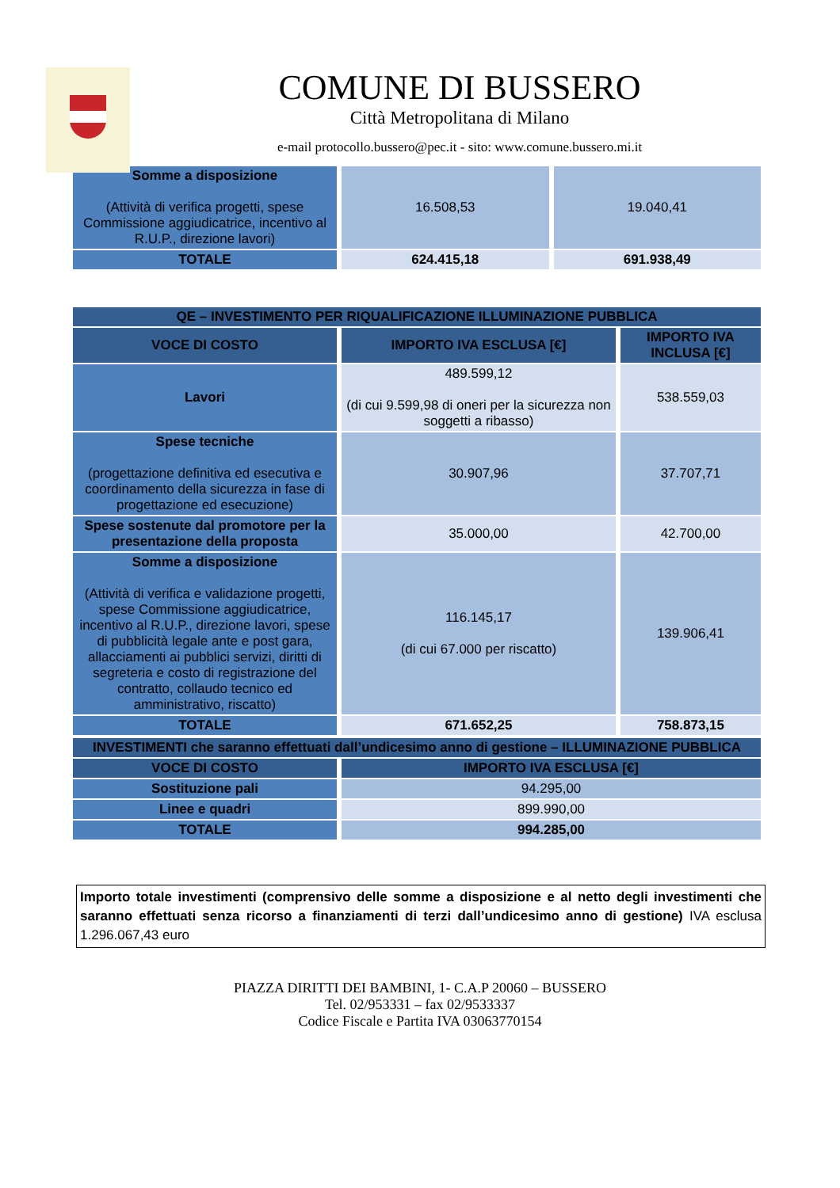COMUNE DI BUSSERO
Città Metropolitana di Milano
e-mail protocollo.bussero@pec.it - sito: www.comune.bussero.mi.it
| Somme a disposizione (Attività di verifica progetti, spese Commissione aggiudicatrice, incentivo al R.U.P., direzione lavori) | 16.508,53 | 19.040,41 |
| TOTALE | 624.415,18 | 691.938,49 |
| QE – INVESTIMENTO PER RIQUALIFICAZIONE ILLUMINAZIONE PUBBLICA | | |
| --- | --- | --- |
| VOCE DI COSTO | IMPORTO IVA ESCLUSA [€] | IMPORTO IVA INCLUSA [€] |
| Lavori | 489.599,12 (di cui 9.599,98 di oneri per la sicurezza non soggetti a ribasso) | 538.559,03 |
| Spese tecniche (progettazione definitiva ed esecutiva e coordinamento della sicurezza in fase di progettazione ed esecuzione) | 30.907,96 | 37.707,71 |
| Spese sostenute dal promotore per la presentazione della proposta | 35.000,00 | 42.700,00 |
| Somme a disposizione (Attività di verifica e validazione progetti, spese Commissione aggiudicatrice, incentivo al R.U.P., direzione lavori, spese di pubblicità legale ante e post gara, allacciamenti ai pubblici servizi, diritti di segreteria e costo di registrazione del contratto, collaudo tecnico ed amministrativo, riscatto) | 116.145,17 (di cui 67.000 per riscatto) | 139.906,41 |
| TOTALE | 671.652,25 | 758.873,15 |
| INVESTIMENTI che saranno effettuati dall’undicesimo anno di gestione – ILLUMINAZIONE PUBBLICA | |
| --- | --- |
| VOCE DI COSTO | IMPORTO IVA ESCLUSA [€] |
| Sostituzione pali | 94.295,00 |
| Linee e quadri | 899.990,00 |
| TOTALE | 994.285,00 |
Importo totale investimenti (comprensivo delle somme a disposizione e al netto degli investimenti che saranno effettuati senza ricorso a finanziamenti di terzi dall’undicesimo anno di gestione) IVA esclusa 1.296.067,43 euro
PIAZZA DIRITTI DEI BAMBINI, 1- C.A.P 20060 – BUSSERO
Tel. 02/953331 – fax 02/9533337
Codice Fiscale e Partita IVA 03063770154